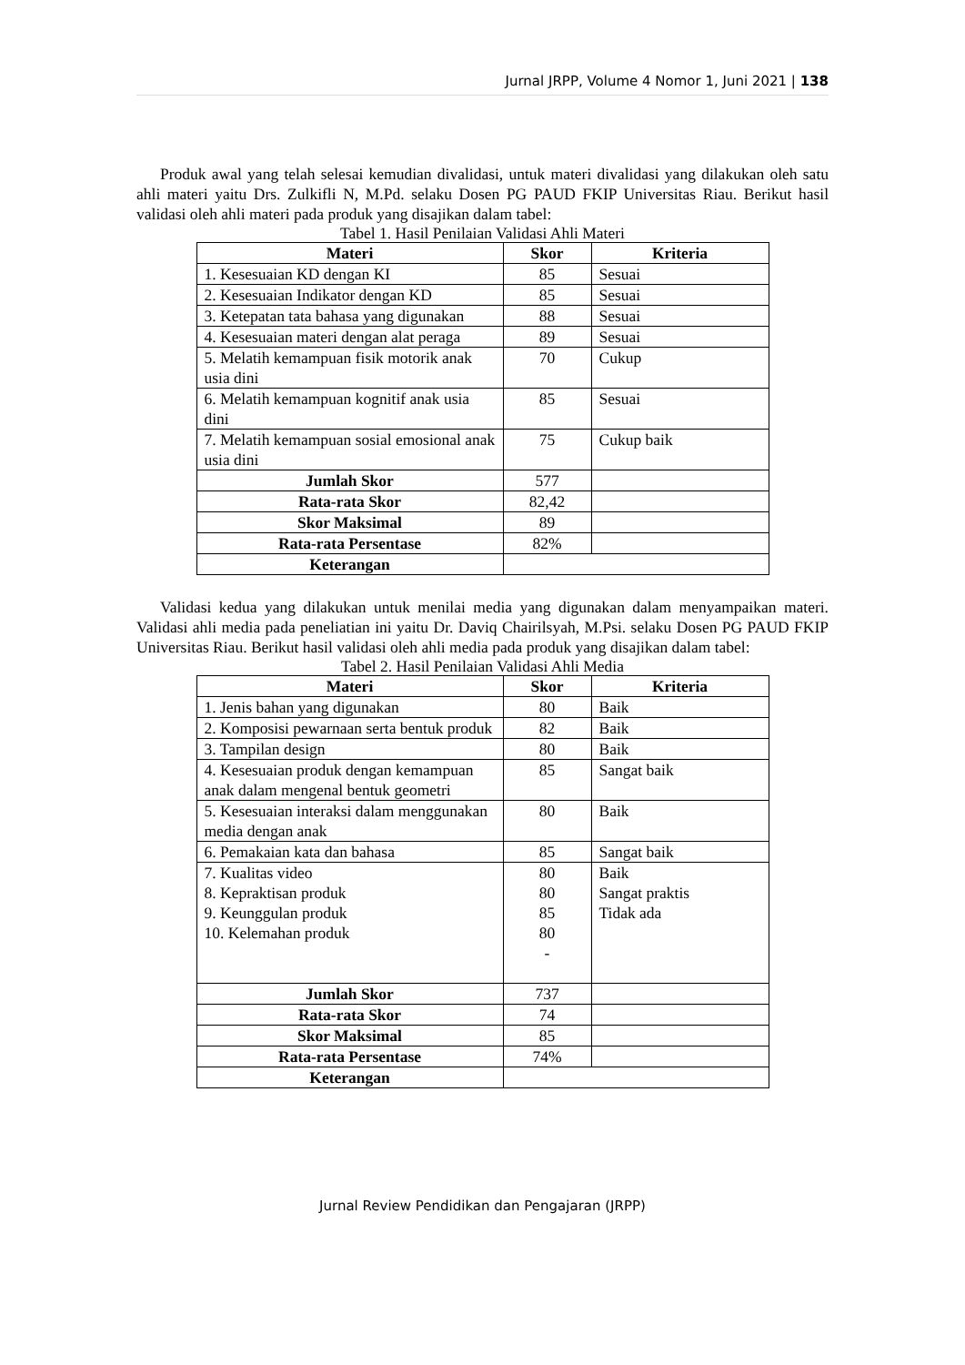Jurnal JRPP, Volume 4 Nomor 1, Juni 2021 | 138
Produk awal yang telah selesai kemudian divalidasi, untuk materi divalidasi yang dilakukan oleh satu ahli materi yaitu Drs. Zulkifli N, M.Pd. selaku Dosen PG PAUD FKIP Universitas Riau. Berikut hasil validasi oleh ahli materi pada produk yang disajikan dalam tabel:
Tabel 1. Hasil Penilaian Validasi Ahli Materi
| Materi | Skor | Kriteria |
| --- | --- | --- |
| 1. Kesesuaian KD dengan KI | 85 | Sesuai |
| 2. Kesesuaian Indikator dengan KD | 85 | Sesuai |
| 3. Ketepatan tata bahasa yang digunakan | 88 | Sesuai |
| 4. Kesesuaian materi dengan alat peraga | 89 | Sesuai |
| 5. Melatih kemampuan fisik motorik anak usia dini | 70 | Cukup |
| 6. Melatih kemampuan kognitif anak usia dini | 85 | Sesuai |
| 7. Melatih kemampuan sosial emosional anak usia dini | 75 | Cukup baik |
| Jumlah Skor | 577 | |
| Rata-rata Skor | 82,42 | |
| Skor Maksimal | 89 | |
| Rata-rata Persentase | 82% | |
| Keterangan | | |
Validasi kedua yang dilakukan untuk menilai media yang digunakan dalam menyampaikan materi. Validasi ahli media pada peneliatian ini yaitu Dr. Daviq Chairilsyah, M.Psi. selaku Dosen PG PAUD FKIP Universitas Riau. Berikut hasil validasi oleh ahli media pada produk yang disajikan dalam tabel:
Tabel 2. Hasil Penilaian Validasi Ahli Media
| Materi | Skor | Kriteria |
| --- | --- | --- |
| 1. Jenis bahan yang digunakan | 80 | Baik |
| 2. Komposisi pewarnaan serta bentuk produk | 82 | Baik |
| 3. Tampilan design | 80 | Baik |
| 4. Kesesuaian produk dengan kemampuan anak dalam mengenal bentuk geometri | 85 | Sangat baik |
| 5. Kesesuaian interaksi dalam menggunakan media dengan anak | 80 | Baik |
| 6. Pemakaian kata dan bahasa | 85 | Sangat baik |
| 7. Kualitas video 8. Kepraktisan produk 9. Keunggulan produk 10. Kelemahan produk | 80 80 85 80 - | Baik Sangat praktis Tidak ada |
| Jumlah Skor | 737 | |
| Rata-rata Skor | 74 | |
| Skor Maksimal | 85 | |
| Rata-rata Persentase | 74% | |
| Keterangan | | |
Jurnal Review Pendidikan dan Pengajaran (JRPP)